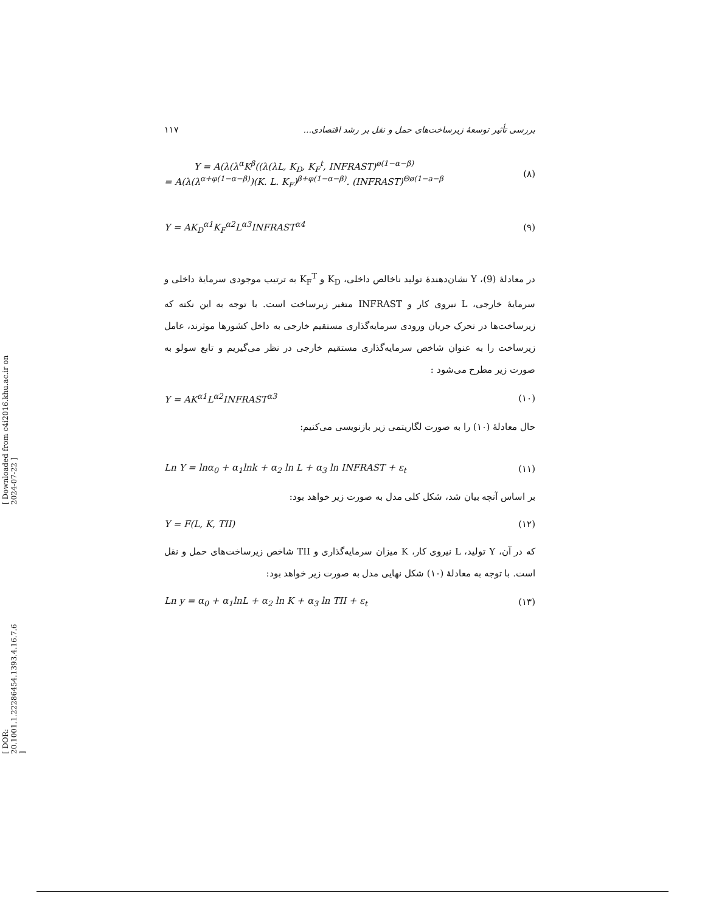[ DOR: 20.1001.1.22286454.1393.4.16.7.6 ] [ Downloaded from c4i2016.khu.ac.ir on 2024-07-22 ]
۱۱۷ بررسی تأثیر توسعهٔ زیرساخت‌های حمل و نقل بر رشد اقتصادی...
Y = A(λ(λ<sup>α</sup>K<sup>β</sup>((λ(λL, K<sub>D</sub>, K<sub>F</sub><sup>t</sup>, INFRAST)<sup>ø(1−α−β)</sup>
= A(λ(λ<sup>α+φ(1−α−β)</sup>)(K. L. K<sub>F</sub>)<sup>β+φ(1−α−β)</sup>. (INFRAST)<sup>Θø(1−a−β</sup> (۸)
Y = AK<sub>D</sub><sup>α1</sup>K<sub>F</sub><sup>α2</sup>L<sup>α3</sup>INFRAST<sup>α4</sup> (۹)
در معادلهٔ (9)، Y نشان‌دهندهٔ تولید ناخالص داخلی، K<sub>D</sub> و K<sub>F</sub><sup>T</sup> به ترتیب موجودی سرمایهٔ داخلی و سرمایهٔ خارجی، L نیروی کار و INFRAST متغیر زیرساخت است. با توجه به این نکته که زیرساخت‌ها در تحرک جریان ورودی سرمایه‌گذاری مستقیم خارجی به داخل کشورها موثرند، عامل زیرساخت را به عنوان شاخص سرمایه‌گذاری مستقیم خارجی در نظر می‌گیریم و تابع سولو به صورت زیر مطرح می‌شود :
Y = AK<sup>α1</sup>L<sup>α2</sup>INFRAST<sup>α3</sup> (۱۰)
حال معادلهٔ (۱۰) را به صورت لگاریتمی زیر بازنویسی می‌کنیم:
Ln Y = lnα<sub>0</sub> + α<sub>1</sub>lnk + α<sub>2</sub> ln L + α<sub>3</sub> ln INFRAST + ε<sub>t</sub> (۱۱)
بر اساس آنچه بیان شد، شکل کلی مدل به صورت زیر خواهد بود:
Y = F(L, K, TII) (۱۲)
که در آن، Y تولید، L نیروی کار، K میزان سرمایه‌گذاری و TII شاخص زیرساخت‌های حمل و نقل است. با توجه به معادلهٔ (۱۰) شکل نهایی مدل به صورت زیر خواهد بود:
Ln y = α<sub>0</sub> + α<sub>1</sub>lnL + α<sub>2</sub> ln K + α<sub>3</sub> ln TII + ε<sub>t</sub> (۱۳)